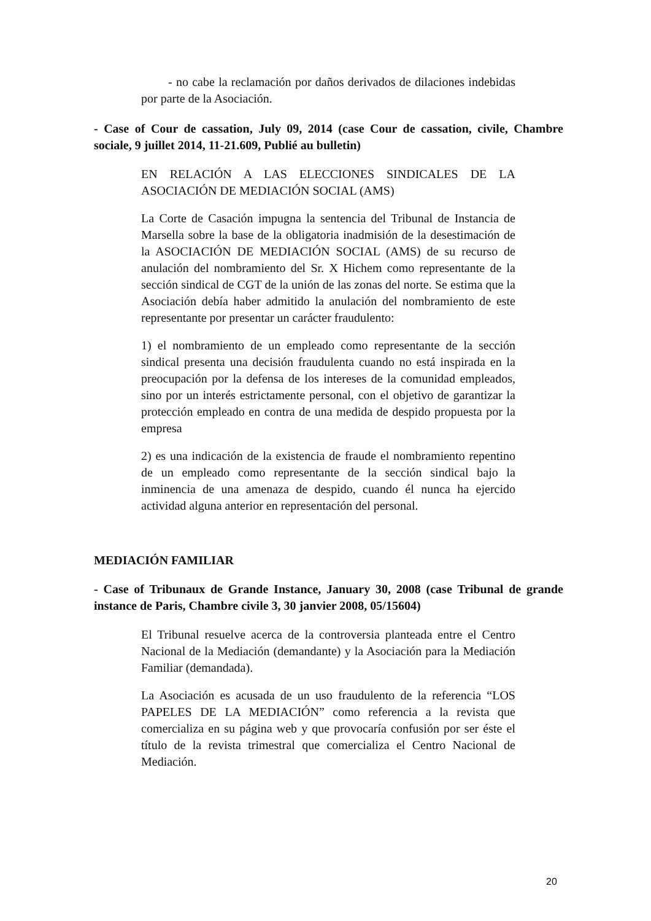- no cabe la reclamación por daños derivados de dilaciones indebidas por parte de la Asociación.
- Case of Cour de cassation, July 09, 2014 (case Cour de cassation, civile, Chambre sociale, 9 juillet 2014, 11-21.609, Publié au bulletin)
EN RELACIÓN A LAS ELECCIONES SINDICALES DE LA ASOCIACIÓN DE MEDIACIÓN SOCIAL (AMS)
La Corte de Casación impugna la sentencia del Tribunal de Instancia de Marsella sobre la base de la obligatoria inadmisión de la desestimación de la ASOCIACIÓN DE MEDIACIÓN SOCIAL (AMS) de su recurso de anulación del nombramiento del Sr. X Hichem como representante de la sección sindical de CGT de la unión de las zonas del norte. Se estima que la Asociación debía haber admitido la anulación del nombramiento de este representante por presentar un carácter fraudulento:
1) el nombramiento de un empleado como representante de la sección sindical presenta una decisión fraudulenta cuando no está inspirada en la preocupación por la defensa de los intereses de la comunidad empleados, sino por un interés estrictamente personal, con el objetivo de garantizar la protección empleado en contra de una medida de despido propuesta por la empresa
2) es una indicación de la existencia de fraude el nombramiento repentino de un empleado como representante de la sección sindical bajo la inminencia de una amenaza de despido, cuando él nunca ha ejercido actividad alguna anterior en representación del personal.
MEDIACIÓN FAMILIAR
- Case of Tribunaux de Grande Instance, January 30, 2008 (case Tribunal de grande instance de Paris, Chambre civile 3, 30 janvier 2008, 05/15604)
El Tribunal resuelve acerca de la controversia planteada entre el Centro Nacional de la Mediación (demandante) y la Asociación para la Mediación Familiar (demandada).
La Asociación es acusada de un uso fraudulento de la referencia “LOS PAPELES DE LA MEDIACIÓN” como referencia a la revista que comercializa en su página web y que provocaría confusión por ser éste el título de la revista trimestral que comercializa el Centro Nacional de Mediación.
20